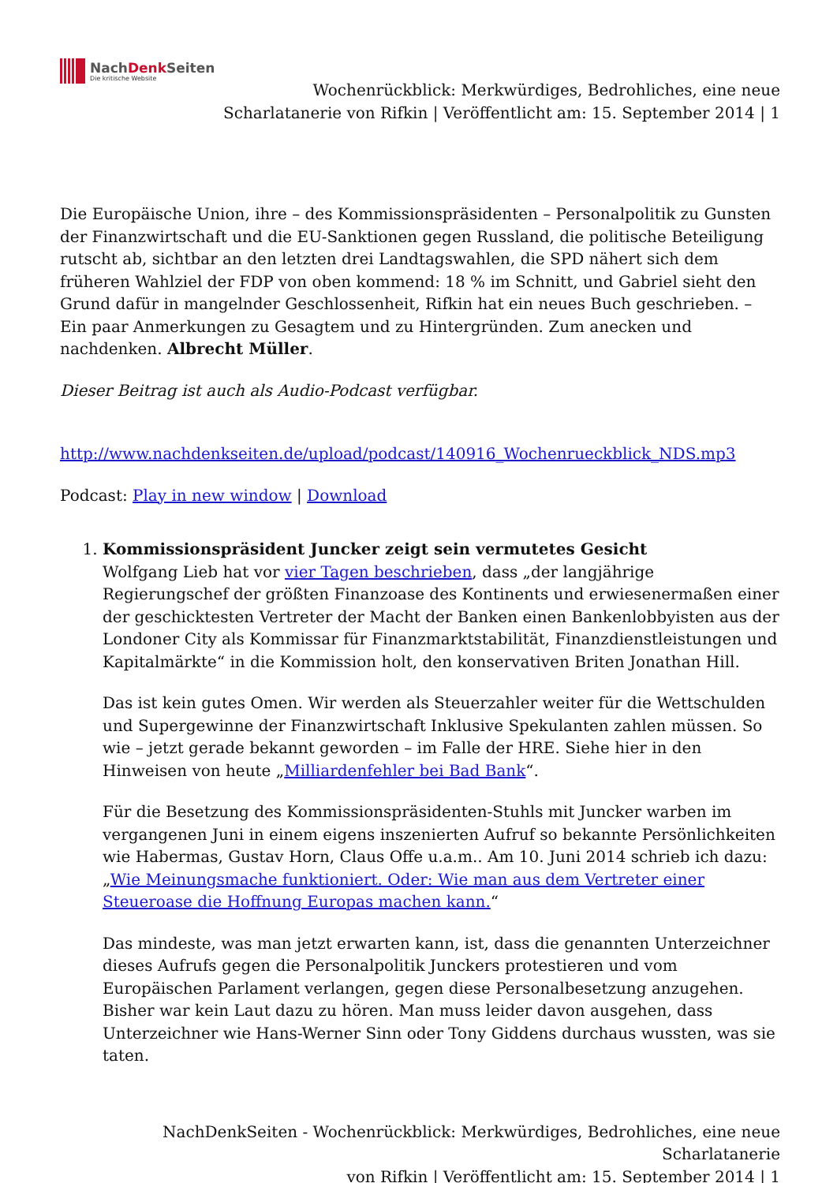NachDenk Seiten
Die kritische Website
Wochenrückblick: Merkwürdiges, Bedrohliches, eine neue
Scharlatanerie von Rifkin | Veröffentlicht am: 15. September 2014 | 1
Die Europäische Union, ihre – des Kommissionspräsidenten – Personalpolitik zu Gunsten der Finanzwirtschaft und die EU-Sanktionen gegen Russland, die politische Beteiligung rutscht ab, sichtbar an den letzten drei Landtagswahlen, die SPD nähert sich dem früheren Wahlziel der FDP von oben kommend: 18 % im Schnitt, und Gabriel sieht den Grund dafür in mangelnder Geschlossenheit, Rifkin hat ein neues Buch geschrieben. – Ein paar Anmerkungen zu Gesagtem und zu Hintergründen. Zum anecken und nachdenken. Albrecht Müller.
Dieser Beitrag ist auch als Audio-Podcast verfügbar.
http://www.nachdenkseiten.de/upload/podcast/140916_Wochenrueckblick_NDS.mp3
Podcast: Play in new window | Download
1. Kommissionspräsident Juncker zeigt sein vermutetes Gesicht
Wolfgang Lieb hat vor vier Tagen beschrieben, dass „der langjährige Regierungschef der größten Finanzoase des Kontinents und erwiesenermaßen einer der geschicktesten Vertreter der Macht der Banken einen Bankenlobbyisten aus der Londoner City als Kommissar für Finanzmarktstabilität, Finanzdienstleistungen und Kapitalmärkte“ in die Kommission holt, den konservativen Briten Jonathan Hill.
Das ist kein gutes Omen. Wir werden als Steuerzahler weiter für die Wettschulden und Supergewinne der Finanzwirtschaft Inklusive Spekulanten zahlen müssen. So wie – jetzt gerade bekannt geworden – im Falle der HRE. Siehe hier in den Hinweisen von heute „Milliardenfehler bei Bad Bank“.
Für die Besetzung des Kommissionspräsidenten-Stuhls mit Juncker warben im vergangenen Juni in einem eigens inszenierten Aufruf so bekannte Persönlichkeiten wie Habermas, Gustav Horn, Claus Offe u.a.m.. Am 10. Juni 2014 schrieb ich dazu: „Wie Meinungsmache funktioniert. Oder: Wie man aus dem Vertreter einer Steueroase die Hoffnung Europas machen kann.“
Das mindeste, was man jetzt erwarten kann, ist, dass die genannten Unterzeichner dieses Aufrufs gegen die Personalpolitik Junckers protestieren und vom Europäischen Parlament verlangen, gegen diese Personalbesetzung anzugehen. Bisher war kein Laut dazu zu hören. Man muss leider davon ausgehen, dass Unterzeichner wie Hans-Werner Sinn oder Tony Giddens durchaus wussten, was sie taten.
NachDenkSeiten - Wochenrückblick: Merkwürdiges, Bedrohliches, eine neue Scharlatanerie
von Rifkin | Veröffentlicht am: 15. September 2014 | 1